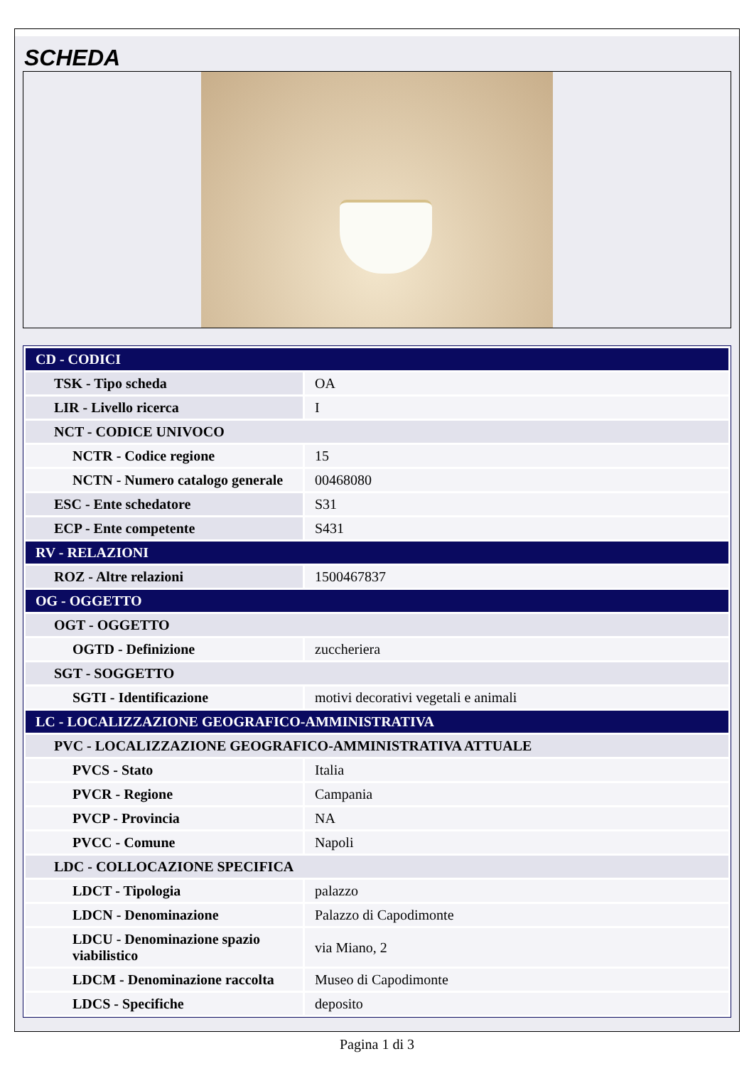SCHEDA
| CD - CODICI | |
| TSK - Tipo scheda | OA |
| LIR - Livello ricerca | I |
| NCT - CODICE UNIVOCO | |
| NCTR - Codice regione | 15 |
| NCTN - Numero catalogo generale | 00468080 |
| ESC - Ente schedatore | S31 |
| ECP - Ente competente | S431 |
| RV - RELAZIONI | |
| ROZ - Altre relazioni | 1500467837 |
| OG - OGGETTO | |
| OGT - OGGETTO | |
| OGTD - Definizione | zuccheriera |
| SGT - SOGGETTO | |
| SGTI - Identificazione | motivi decorativi vegetali e animali |
| LC - LOCALIZZAZIONE GEOGRAFICO-AMMINISTRATIVA | |
| PVC - LOCALIZZAZIONE GEOGRAFICO-AMMINISTRATIVA ATTUALE | |
| PVCS - Stato | Italia |
| PVCR - Regione | Campania |
| PVCP - Provincia | NA |
| PVCC - Comune | Napoli |
| LDC - COLLOCAZIONE SPECIFICA | |
| LDCT - Tipologia | palazzo |
| LDCN - Denominazione | Palazzo di Capodimonte |
| LDCU - Denominazione spazio viabilistico | via Miano, 2 |
| LDCM - Denominazione raccolta | Museo di Capodimonte |
| LDCS - Specifiche | deposito |
Pagina 1 di 3